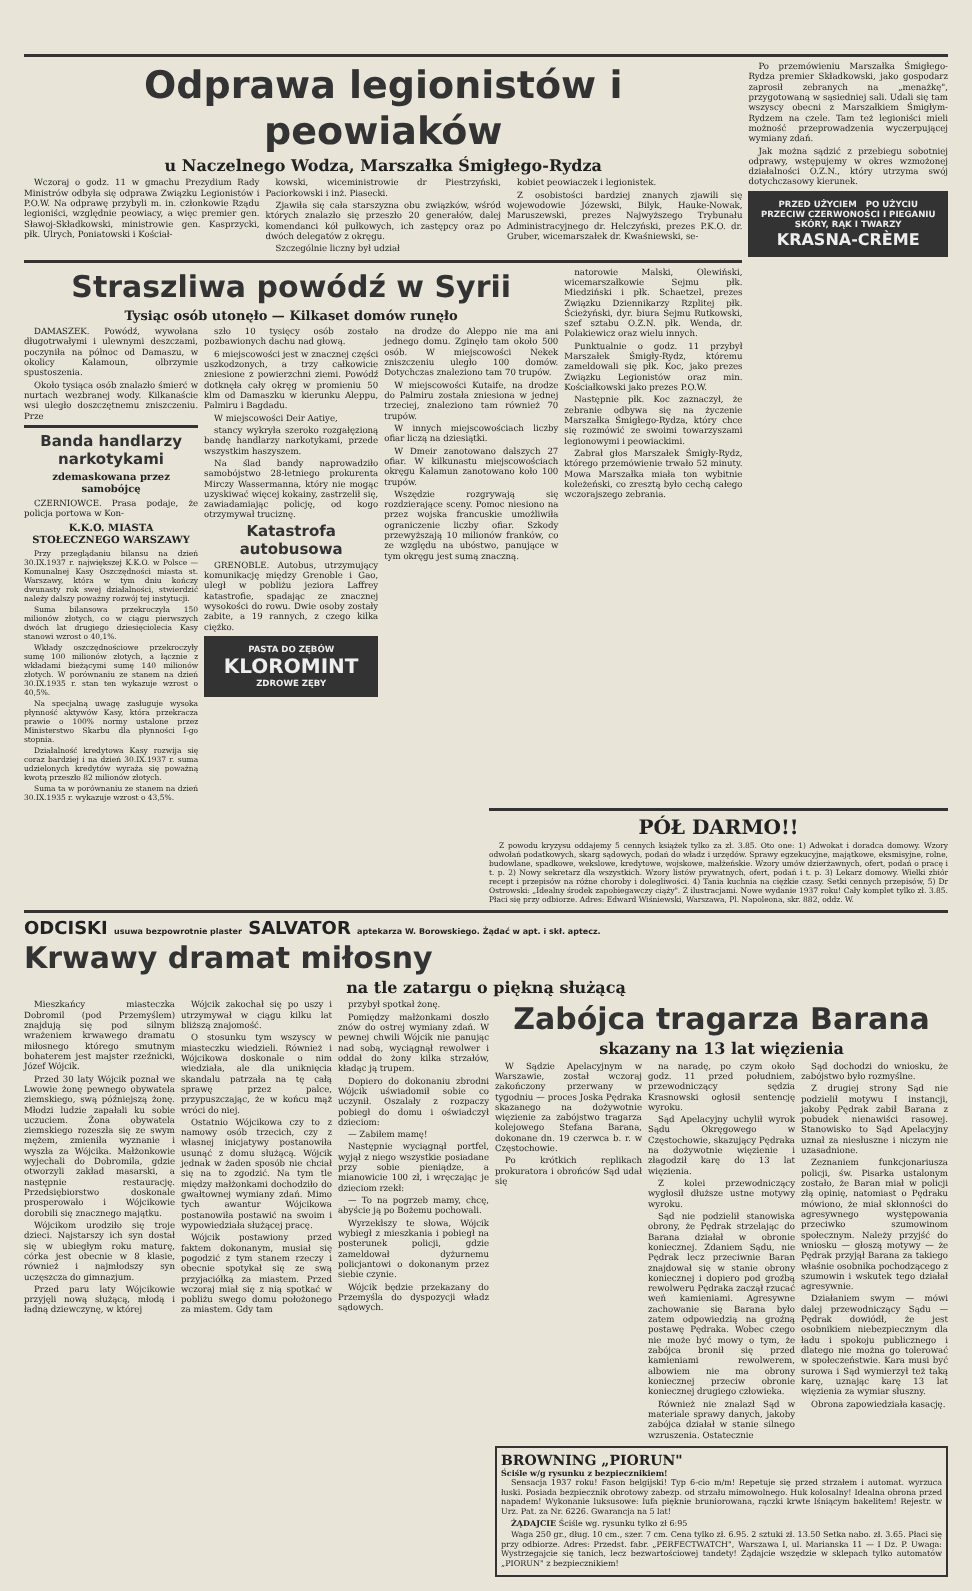Odprawa legionistów i peowiaków
u Naczelnego Wodza, Marszałka Śmigłego-Rydza
Wczoraj o godz. 11 w gmachu Prezydium Rady Ministrów odbyła się odprawa Związku Legionistów i P.O.W. Na odprawę przybyli m. in. członkowie Rządu legioniści, względnie peowiacy, a więc premier gen. Sławoj-Składkowski, ministrowie gen. Kasprzycki, płk. Ulrych, Poniatowski i Kościał-
kowski, wiceministrowie dr Piestrzyński, Paciorkowski i inż. Piasecki.
Zjawiła się cała starszyzna obu związków, wśród których znalazło się przeszło 20 generałów, dalej komendanci kół pułkowych, ich zastępcy oraz po dwóch delegatów z okręgu.
Szczególnie liczny był udział
kobiet peowiaczek i legionistek.
Z osobistości bardziej znanych zjawili się wojewodowie Józewski, Bilyk, Hauke-Nowak, Maruszewski, prezes Najwyższego Trybunału Administracyjnego dr. Helczyński, prezes P.K.O. dr. Gruber, wicemarszałek dr. Kwaśniewski, se-
Straszliwa powódź w Syrii
Tysiąc osób utonęło — Kilkaset domów runęło
DAMASZEK. Powódź, wywołana długotrwałymi i ulewnymi deszczami, poczyniła na północ od Damaszu, w okolicy Kalamoun, olbrzymie spustoszenia.
Około tysiąca osób znalazło śmierć w nurtach wezbranej wody. Kilkanaście wsi uległo doszczętnemu zniszczeniu. Prze
Banda handlarzy narkotykami
zdemaskowana przez samobójcę
CZERNIOWCE. Prasa podaje, że policja portowa w Kon-
K.K.O. MIASTA STOŁECZNEGO WARSZAWY
Przy przeglądaniu bilansu na dzień 30.IX.1937 r. największej K.K.O. w Polsce — Komunalnej Kasy Oszczędności miasta st. Warszawy, która w tym dniu kończy dwunasty rok swej działalności, stwierdzić należy dalszy poważny rozwój tej instytucji.
Suma bilansowa przekroczyła 150 milionów złotych, co w ciągu pierwszych dwóch lat drugiego dziesięciolecia Kasy stanowi wzrost o 40,1%.
Wkłady oszczędnościowe przekroczyły sumę 100 milionów złotych, a łącznie z wkładami bieżącymi sumę 140 milionów złotych. W porównaniu ze stanem na dzień 30.IX.1935 r. stan ten wykazuje wzrost o 40,5%.
Na specjalną uwagę zasługuje wysoka płynność aktywów Kasy, która przekracza prawie o 100% normy ustalone przez Ministerstwo Skarbu dla płynności I-go stopnia.
Działalność kredytowa Kasy rozwija się coraz bardziej i na dzień 30.IX.1937 r. suma udzielonych kredytów wyraża się poważną kwotą przeszło 82 milionów złotych.
Suma ta w porównaniu ze stanem na dzień 30.IX.1935 r. wykazuje wzrost o 43,5%.
szło 10 tysięcy osób zostało pozbawionych dachu nad głową.
6 miejscowości jest w znacznej części uszkodzonych, a trzy całkowicie zniesione z powierzchni ziemi. Powódź dotknęła cały okręg w promieniu 50 klm od Damaszku w kierunku Aleppu, Palmiru i Bagdadu.
W miejscowości Deir Aatiye,
stancy wykryła szeroko rozgałęzioną bandę handlarzy narkotykami, przede wszystkim haszyszem.
Na ślad bandy naprowadziło samobójstwo 28-letniego prokurenta Mirczy Wassermanna, który nie mogąc uzyskiwać więcej kokainy, zastrzelił się, zawiadamiając policję, od kogo otrzymywał truciznę.
Katastrofa autobusowa
GRENOBLE. Autobus, utrzymujący komunikację między Grenoble i Gao, uległ w pobliżu jeziora Laffrey katastrofie, spadając ze znacznej wysokości do rowu. Dwie osoby zostały zabite, a 19 rannych, z czego kilka ciężko.
PASTA DO ZĘBÓW
KLOROMINT
ZDROWE ZĘBY
na drodze do Aleppo nie ma ani jednego domu. Zginęło tam około 500 osób. W miejscowości Nekek zniszczeniu uległo 100 domów. Dotychczas znaleziono tam 70 trupów.
W miejscowości Kutaife, na drodze do Palmiru została zniesiona w jednej trzeciej, znaleziono tam również 70 trupów.
W innych miejscowościach liczby ofiar liczą na dziesiątki.
W Dmeir zanotowano dalszych 27 ofiar. W kilkunastu miejscowościach okręgu Kalamun zanotowano koło 100 trupów.
Wszędzie rozgrywają się rozdzierające sceny. Pomoc niesiono na przez wojska francuskie umożliwiła ograniczenie liczby ofiar. Szkody przewyższają 10 milionów franków, co ze względu na ubóstwo, panujące w tym okręgu jest sumą znaczną.
natorowie Malski, Olewiński, wicemarszałkowie Sejmu płk. Miedziński i płk. Schaetzel, prezes Związku Dziennikarzy Rzplitej płk. Ścieżyński, dyr. biura Sejmu Rutkowski, szef sztabu O.Z.N. płk. Wenda, dr. Polakiewicz oraz wielu innych.
Punktualnie o godz. 11 przybył Marszałek Śmigły-Rydz, któremu zameldowali się płk. Koc, jako prezes Związku Legionistów oraz min. Kościałkowski jako prezes P.O.W.
Następnie płk. Koc zaznaczył, że zebranie odbywa się na życzenie Marszałka Śmigłego-Rydza, który chce się rozmówić ze swoimi towarzyszami legionowymi i peowiackimi.
Zabrał głos Marszałek Śmigły-Rydz, którego przemówienie trwało 52 minuty. Mowa Marszałka miała ton wybitnie koleżeński, co zresztą było cechą całego wczorajszego zebrania.
Po przemówieniu Marszałka Śmigłego-Rydza premier Składkowski, jako gospodarz zaprosił zebranych na „menażkę", przygotowaną w sąsiedniej sali. Udali się tam wszyscy obecni z Marszałkiem Śmigłym-Rydzem na czele. Tam też legioniści mieli możność przeprowadzenia wyczerpującej wymiany zdań.
Jak można sądzić z przebiegu sobotniej odprawy, wstępujemy w okres wzmożonej działalności O.Z.N., który utrzyma swój dotychczasowy kierunek.
PRZED UŻYCIEM PO UŻYCIU
PRZECIW CZERWONOŚCI I PIEGANIU SKÓRY, RĄK I TWARZY
KRASNA-CRÈME
PÓŁ DARMO!!
Z powodu kryzysu oddajemy 5 cennych książek tylko za zł. 3.85. Oto one: 1) Adwokat i doradca domowy. Wzory odwołań podatkowych, skarg sądowych, podań do władz i urzędów. Sprawy egzekucyjne, majątkowe, eksmisyjne, rolne, budowlane, spadkowe, wekslowe, kredytowe, wojskowe, małżeńskie. Wzory umów dzierżawnych, ofert, podań o pracę i t. p. 2) Nowy sekretarz dla wszystkich. Wzory listów prywatnych, ofert, podań i t. p. 3) Lekarz domowy. Wielki zbiór recept i przepisów na różne choroby i dolegliwości. 4) Tania kuchnia na ciężkie czasy. Setki cennych przepisów, 5) Dr Ostrowski: „Idealny środek zapobiegawczy ciąży". Z ilustracjami. Nowe wydanie 1937 roku! Cały komplet tylko zł. 3.85. Płaci się przy odbiorze. Adres: Edward Wiśniewski, Warszawa, Pl. Napoleona, skr. 882, oddz. W.
ODCISKI usuwa bezpowrotnie plaster SALVATOR aptekarza W. Borowskiego. Żądać w apt. i skł. aptecz.
Krwawy dramat miłosny
na tle zatargu o piękną służącą
Mieszkańcy miasteczka Dobromil (pod Przemyślem) znajdują się pod silnym wrażeniem krwawego dramatu miłosnego którego smutnym bohaterem jest majster rzeźnicki, Józef Wójcik.
Przed 30 laty Wójcik poznał we Lwowie żonę pewnego obywatela ziemskiego, swą późniejszą żonę. Młodzi ludzie zapałali ku sobie uczuciem. Żona obywatela ziemskiego rozeszła się ze swym mężem, zmieniła wyznanie i wyszła za Wójcika. Małżonkowie wyjechali do Dobromila, gdzie otworzyli zakład masarski, a następnie restaurację. Przedsiębiorstwo doskonale prosperowało i Wójcikowie dorobili się znacznego majątku.
Wójcikom urodziło się troje dzieci. Najstarszy ich syn dostał się w ubiegłym roku maturę, córka jest obecnie w 8 klasie, również i najmłodszy syn uczęszcza do gimnazjum.
Przed paru laty Wójcikowie przyjęli nową służącą, młodą i ładną dziewczynę, w której
Wójcik zakochał się po uszy i utrzymywał w ciągu kilku lat bliższą znajomość.
O stosunku tym wszyscy w miasteczku wiedzieli. Również i Wójcikowa doskonale o nim wiedziała, ale dla uniknięcia skandalu patrzała na tę całą sprawę przez palce, przypuszczając, że w końcu mąż wróci do niej.
Ostatnio Wójcikowa czy to z namowy osób trzecich, czy z własnej inicjatywy postanowiła usunąć z domu służącą. Wójcik jednak w żaden sposób nie chciał się na to zgodzić. Na tym tle między małżonkami dochodziło do gwałtownej wymiany zdań. Mimo tych awantur Wójcikowa postanowiła postawić na swoim i wypowiedziała służącej pracę.
Wójcik postawiony przed faktem dokonanym, musiał się pogodzić z tym stanem rzeczy i obecnie spotykał się ze swą przyjaciółką za miastem. Przed wczoraj miał się z nią spotkać w pobliżu swego domu położonego za miastem. Gdy tam
przybył spotkał żonę.
Pomiędzy małżonkami doszło znów do ostrej wymiany zdań. W pewnej chwili Wójcik nie panując nad sobą, wyciągnął rewolwer i oddał do żony kilka strzałów, kładąc ją trupem.
Dopiero do dokonaniu zbrodni Wójcik uświadomił sobie co uczynił. Oszalały z rozpaczy pobiegł do domu i oświadczył dzieciom:
— Zabiłem mamę!
Następnie wyciągnął portfel, wyjął z niego wszystkie posiadane przy sobie pieniądze, a mianowicie 100 zł, i wręczając je dzieciom rzekł:
— To na pogrzeb mamy, chcę, abyście ją po Bożemu pochowali.
Wyrzekłszy te słowa, Wójcik wybiegł z mieszkania i pobiegł na posterunek policji, gdzie zameldował dyżurnemu policjantowi o dokonanym przez siebie czynie.
Wójcik będzie przekazany do Przemyśla do dyspozycji władz sądowych.
Zabójca tragarza Barana
skazany na 13 lat więzienia
W Sądzie Apelacyjnym w Warszawie, został wczoraj zakończony przerwany w tygodniu — proces Joska Pędraka skazanego na dożywotnie więzienie za zabójstwo tragarza kolejowego Stefana Barana, dokonane dn. 19 czerwca b. r. w Częstochowie.
Po krótkich replikach prokuratora i obrońców Sąd udał się
na naradę, po czym około godz. 11 przed południem, przewodniczący sędzia Krasnowski ogłosił sentencję wyroku.
Sąd Apelacyjny uchylił wyrok Sądu Okręgowego w Częstochowie, skazujący Pędraka na dożywotnie więzienie i złagodził karę do 13 lat więzienia.
Z kolei przewodniczący wygłosił dłuższe ustne motywy wyroku.
Sąd nie podzielił stanowiska obrony, że Pędrak strzelając do Barana działał w obronie koniecznej. Zdaniem Sądu, nie Pędrak lecz przeciwnie Baran znajdował się w stanie obrony koniecznej i dopiero pod groźbą rewolweru Pędraka zaczął rzucać weń kamieniami. Agresywne zachowanie się Barana było zatem odpowiedzią na groźną postawę Pędraka. Wobec czego nie może być mowy o tym, że zabójca bronił się przed kamieniami rewolwerem, albowiem nie ma obrony koniecznej przeciw obronie koniecznej drugiego człowieka.
Również nie znalazł Sąd w materiale sprawy danych, jakoby zabójca działał w stanie silnego wzruszenia. Ostatecznie
Sąd dochodzi do wniosku, że zabójstwo było rozmyślne.
Z drugiej strony Sąd nie podzielił motywu I instancji, jakoby Pędrak zabił Barana z pobudek nienawiści rasowej. Stanowisko to Sąd Apelacyjny uznał za niesłuszne i niczym nie uzasadnione.
Zeznaniem funkcjonariusza policji, św. Pisarka ustalonym zostało, że Baran miał w policji złą opinię, natomiast o Pędraku mówiono, że miał skłonności do agresywnego występowania przeciwko szumowinom społecznym. Należy przyjść do wniosku — głoszą motywy — że Pędrak przyjął Barana za takiego właśnie osobnika pochodzącego z szumowin i wskutek tego działał agresywnie.
Działaniem swym — mówi dalej przewodniczący Sądu — Pędrak dowiódł, że jest osobnikiem niebezpiecznym dla ładu i spokoju publicznego i dlatego nie można go tolerować w społeczeństwie. Kara musi być surowa i Sąd wymierzył też taką karę, uznając karę 13 lat więzienia za wymiar słuszny.
Obrona zapowiedziała kasację.
BROWNING „PIORUN"
Ściśle w/g rysunku z bezpiecznikiem!
Sensacja 1937 roku! Fason belgijski! Typ 6-cio m/m! Repetuje się przed strzałem i automat. wyrzuca łuski. Posiada bezpiecznik obrotowy zabezp. od strzału mimowolnego. Huk kolosalny! Idealna obrona przed napadem! Wykonanie luksusowe: lufa pięknie bruniorowana, rączki krwte lśniącym bakelitem! Rejestr. w Urz. Pat. za Nr. 6226. Gwarancja na 5 lat!
ŻĄDAJCIE Ściśle wg. rysunku tylko zł 6:95
Waga 250 gr., dług. 10 cm., szer. 7 cm. Cena tylko zł. 6.95. 2 sztuki zł. 13.50 Setka nabo. zł. 3.65. Płaci się przy odbiorze. Adres: Przedst. fabr. „PERFECTWATCH", Warszawa I, ul. Marianska 11 — I Dz. P. Uwaga: Wystrzegajcie się tanich, lecz bezwartościowej tandety! Żądajcie wszędzie w sklepach tylko automatów „PIORUN" z bezpiecznikiem!